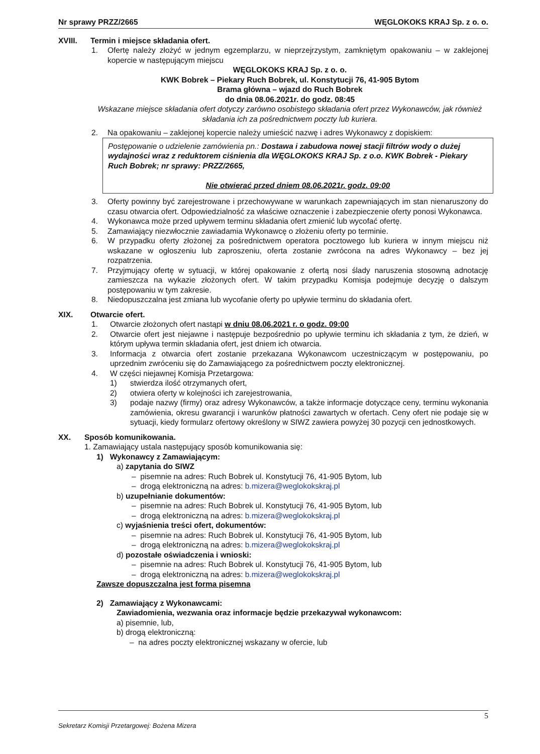Nr sprawy PRZZ/2665 WĘGLOKOKS KRAJ Sp. z o. o.
XVIII. Termin i miejsce składania ofert.
1. Ofertę należy złożyć w jednym egzemplarzu, w nieprzejrzystym, zamkniętym opakowaniu – w zaklejonej kopercie w następującym miejscu
WĘGLOKOKS KRAJ Sp. z o. o.
KWK Bobrek – Piekary Ruch Bobrek, ul. Konstytucji 76, 41-905 Bytom
Brama główna – wjazd do Ruch Bobrek
do dnia 08.06.2021r. do godz. 08:45
Wskazane miejsce składania ofert dotyczy zarówno osobistego składania ofert przez Wykonawców, jak również składania ich za pośrednictwem poczty lub kuriera.
2. Na opakowaniu – zaklejonej kopercie należy umieścić nazwę i adres Wykonawcy z dopiskiem:
Postępowanie o udzielenie zamówienia pn.: Dostawa i zabudowa nowej stacji filtrów wody o dużej wydajności wraz z reduktorem ciśnienia dla WĘGLOKOKS KRAJ Sp. z o.o. KWK Bobrek - Piekary Ruch Bobrek; nr sprawy: PRZZ/2665,
Nie otwierać przed dniem 08.06.2021r. godz. 09:00
3. Oferty powinny być zarejestrowane i przechowywane w warunkach zapewniających im stan nienaruszony do czasu otwarcia ofert. Odpowiedzialność za właściwe oznaczenie i zabezpieczenie oferty ponosi Wykonawca.
4. Wykonawca może przed upływem terminu składania ofert zmienić lub wycofać ofertę.
5. Zamawiający niezwłocznie zawiadamia Wykonawcę o złożeniu oferty po terminie.
6. W przypadku oferty złożonej za pośrednictwem operatora pocztowego lub kuriera w innym miejscu niż wskazane w ogłoszeniu lub zaproszeniu, oferta zostanie zwrócona na adres Wykonawcy – bez jej rozpatrzenia.
7. Przyjmujący ofertę w sytuacji, w której opakowanie z ofertą nosi ślady naruszenia stosowną adnotację zamieszcza na wykazie złożonych ofert. W takim przypadku Komisja podejmuje decyzję o dalszym postępowaniu w tym zakresie.
8. Niedopuszczalna jest zmiana lub wycofanie oferty po upływie terminu do składania ofert.
XIX. Otwarcie ofert.
1. Otwarcie złożonych ofert nastąpi w dniu 08.06.2021 r. o godz. 09:00
2. Otwarcie ofert jest niejawne i następuje bezpośrednio po upływie terminu ich składania z tym, że dzień, w którym upływa termin składania ofert, jest dniem ich otwarcia.
3. Informacja z otwarcia ofert zostanie przekazana Wykonawcom uczestniczącym w postępowaniu, po uprzednim zwróceniu się do Zamawiającego za pośrednictwem poczty elektronicznej.
4. W części niejawnej Komisja Przetargowa:
1) stwierdza ilość otrzymanych ofert,
2) otwiera oferty w kolejności ich zarejestrowania,
3) podaje nazwy (firmy) oraz adresy Wykonawców, a także informacje dotyczące ceny, terminu wykonania zamówienia, okresu gwarancji i warunków płatności zawartych w ofertach. Ceny ofert nie podaje się w sytuacji, kiedy formularz ofertowy określony w SIWZ zawiera powyżej 30 pozycji cen jednostkowych.
XX. Sposób komunikowania.
1. Zamawiający ustala następujący sposób komunikowania się:
1) Wykonawcy z Zamawiającym:
a) zapytania do SIWZ
– pisemnie na adres: Ruch Bobrek ul. Konstytucji 76, 41-905 Bytom, lub
– drogą elektroniczną na adres: b.mizera@weglokokskraj.pl
b) uzupełnianie dokumentów:
– pisemnie na adres: Ruch Bobrek ul. Konstytucji 76, 41-905 Bytom, lub
– drogą elektroniczną na adres: b.mizera@weglokokskraj.pl
c) wyjaśnienia treści ofert, dokumentów:
– pisemnie na adres: Ruch Bobrek ul. Konstytucji 76, 41-905 Bytom, lub
– drogą elektroniczną na adres: b.mizera@weglokokskraj.pl
d) pozostałe oświadczenia i wnioski:
– pisemnie na adres: Ruch Bobrek ul. Konstytucji 76, 41-905 Bytom, lub
– drogą elektroniczną na adres: b.mizera@weglokokskraj.pl
Zawsze dopuszczalna jest forma pisemna
2) Zamawiający z Wykonawcami:
Zawiadomienia, wezwania oraz informacje będzie przekazywał wykonawcom:
a) pisemnie, lub,
b) drogą elektroniczną:
– na adres poczty elektronicznej wskazany w ofercie, lub
5
Sekretarz Komisji Przetargowej: Bożena Mizera